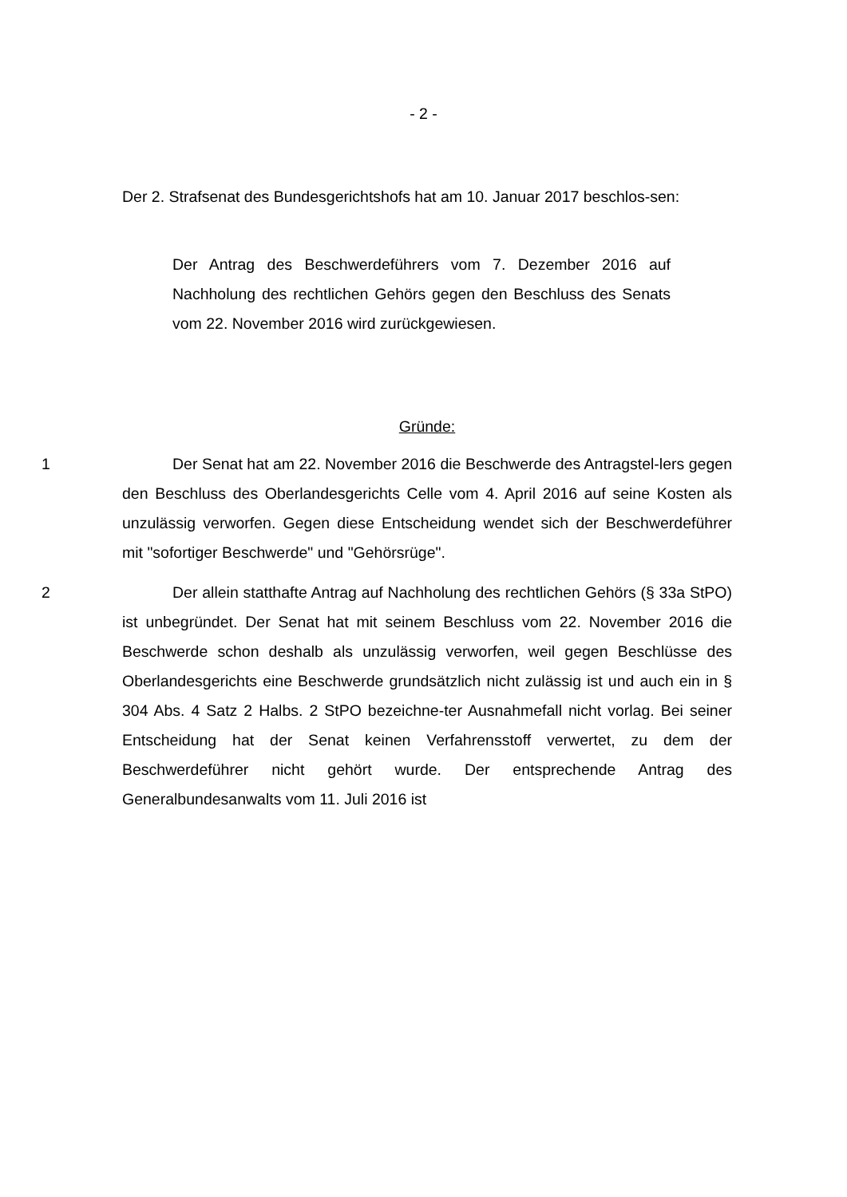- 2 -
Der 2. Strafsenat des Bundesgerichtshofs hat am 10. Januar 2017 beschlos-sen:
Der Antrag des Beschwerdeführers vom 7. Dezember 2016 auf Nachholung des rechtlichen Gehörs gegen den Beschluss des Senats vom 22. November 2016 wird zurückgewiesen.
Gründe:
1 Der Senat hat am 22. November 2016 die Beschwerde des Antragstel-lers gegen den Beschluss des Oberlandesgerichts Celle vom 4. April 2016 auf seine Kosten als unzulässig verworfen. Gegen diese Entscheidung wendet sich der Beschwerdeführer mit "sofortiger Beschwerde" und "Gehörsrüge".
2 Der allein statthafte Antrag auf Nachholung des rechtlichen Gehörs (§ 33a StPO) ist unbegründet. Der Senat hat mit seinem Beschluss vom 22. November 2016 die Beschwerde schon deshalb als unzulässig verworfen, weil gegen Beschlüsse des Oberlandesgerichts eine Beschwerde grundsätzlich nicht zulässig ist und auch ein in § 304 Abs. 4 Satz 2 Halbs. 2 StPO bezeichne-ter Ausnahmefall nicht vorlag. Bei seiner Entscheidung hat der Senat keinen Verfahrensstoff verwertet, zu dem der Beschwerdeführer nicht gehört wurde. Der entsprechende Antrag des Generalbundesanwalts vom 11. Juli 2016 ist